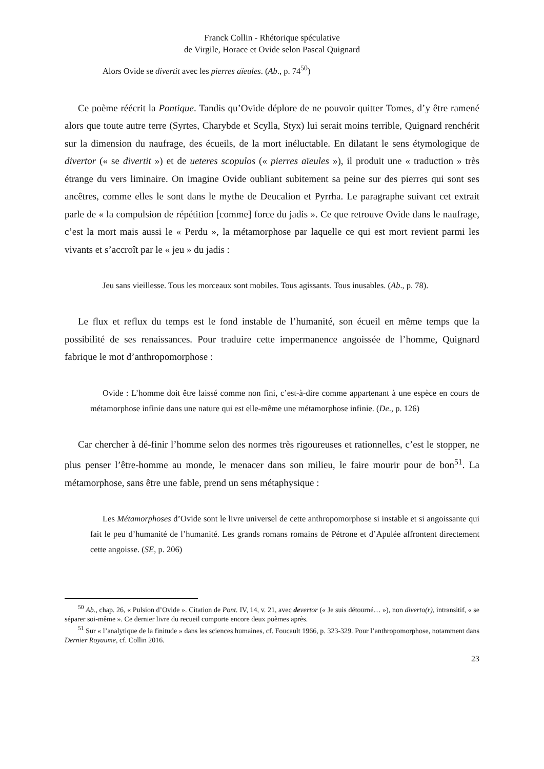Franck Collin - Rhétorique spéculative
de Virgile, Horace et Ovide selon Pascal Quignard
Alors Ovide se divertit avec les pierres aïeules. (Ab., p. 74<sup>50</sup>)
Ce poème réécrit la Pontique. Tandis qu’Ovide déplore de ne pouvoir quitter Tomes, d’y être ramené alors que toute autre terre (Syrtes, Charybde et Scylla, Styx) lui serait moins terrible, Quignard renchérit sur la dimension du naufrage, des écueils, de la mort inéluctable. En dilatant le sens étymologique de divertor (« se divertit ») et de ueteres scopulos (« pierres aïeules »), il produit une « traduction » très étrange du vers liminaire. On imagine Ovide oubliant subitement sa peine sur des pierres qui sont ses ancêtres, comme elles le sont dans le mythe de Deucalion et Pyrrha. Le paragraphe suivant cet extrait parle de « la compulsion de répétition [comme] force du jadis ». Ce que retrouve Ovide dans le naufrage, c’est la mort mais aussi le « Perdu », la métamorphose par laquelle ce qui est mort revient parmi les vivants et s’accroît par le « jeu » du jadis :
Jeu sans vieillesse. Tous les morceaux sont mobiles. Tous agissants. Tous inusables. (Ab., p. 78).
Le flux et reflux du temps est le fond instable de l’humanité, son écueil en même temps que la possibilité de ses renaissances. Pour traduire cette impermanence angoissée de l’homme, Quignard fabrique le mot d’anthropomorphose :
Ovide : L’homme doit être laissé comme non fini, c’est-à-dire comme appartenant à une espèce en cours de métamorphose infinie dans une nature qui est elle-même une métamorphose infinie. (De., p. 126)
Car chercher à dé-finir l’homme selon des normes très rigoureuses et rationnelles, c’est le stopper, ne plus penser l’être-homme au monde, le menacer dans son milieu, le faire mourir pour de bon<sup>51</sup>. La métamorphose, sans être une fable, prend un sens métaphysique :
Les Métamorphoses d’Ovide sont le livre universel de cette anthropomorphose si instable et si angoissante qui fait le peu d’humanité de l’humanité. Les grands romans romains de Pétrone et d’Apulée affrontent directement cette angoisse. (SE, p. 206)
<sup>50</sup> Ab., chap. 26, « Pulsion d’Ovide ». Citation de Pont. IV, 14, v. 21, avec devertor (« Je suis détourné… »), non diverto(r), intransitif, « se séparer soi-même ». Ce dernier livre du recueil comporte encore deux poèmes après.
<sup>51</sup> Sur « l’analytique de la finitude » dans les sciences humaines, cf. Foucault 1966, p. 323-329. Pour l’anthropomorphose, notamment dans Dernier Royaume, cf. Collin 2016.
23